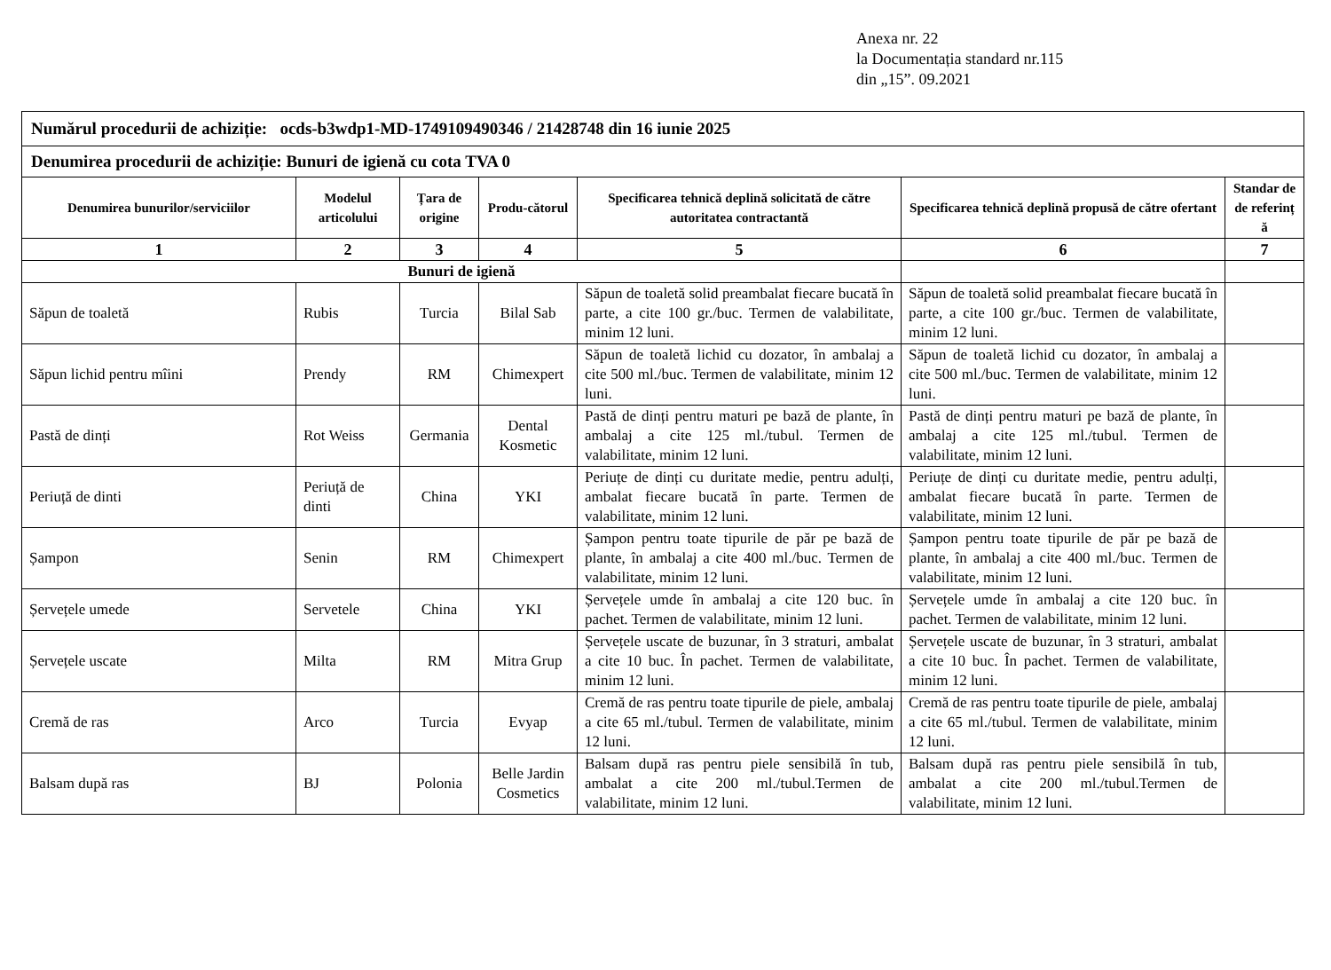Anexa nr. 22
la Documentația standard nr.115
din „15”. 09.2021
| Numărul procedurii de achiziție: ocds-b3wdp1-MD-1749109490346 / 21428748 din 16 iunie 2025 | | | | | | |
| Denumirea procedurii de achiziție: Bunuri de igienă cu cota TVA 0 | | | | | | |
| Denumirea bunurilor/serviciilor | Modelul articolului | Țara de origine | Produ-cătorul | Specificarea tehnică deplină solicitată de către autoritatea contractantă | Specificarea tehnică deplină propusă de către ofertant | Standar de de referinț ă |
| 1 | 2 | 3 | 4 | 5 | 6 | 7 |
| Bunuri de igienă | | | | | | |
| Săpun de toaletă | Rubis | Turcia | Bilal Sab | Săpun de toaletă solid preambalat fiecare bucată în parte, a cite 100 gr./buc. Termen de valabilitate, minim 12 luni. | Săpun de toaletă solid preambalat fiecare bucată în parte, a cite 100 gr./buc. Termen de valabilitate, minim 12 luni. | |
| Săpun lichid pentru mîini | Prendy | RM | Chimexpert | Săpun de toaletă lichid cu dozator, în ambalaj a cite 500 ml./buc. Termen de valabilitate, minim 12 luni. | Săpun de toaletă lichid cu dozator, în ambalaj a cite 500 ml./buc. Termen de valabilitate, minim 12 luni. | |
| Pastă de dinți | Rot Weiss | Germania | Dental Kosmetic | Pastă de dinți pentru maturi pe bază de plante, în ambalaj a cite 125 ml./tubul. Termen de valabilitate, minim 12 luni. | Pastă de dinți pentru maturi pe bază de plante, în ambalaj a cite 125 ml./tubul. Termen de valabilitate, minim 12 luni. | |
| Periuță de dinti | Periuță de dinti | China | YKI | Periuțe de dinți cu duritate medie, pentru adulți, ambalat fiecare bucată în parte. Termen de valabilitate, minim 12 luni. | Periuțe de dinți cu duritate medie, pentru adulți, ambalat fiecare bucată în parte. Termen de valabilitate, minim 12 luni. | |
| Șampon | Senin | RM | Chimexpert | Șampon pentru toate tipurile de păr pe bază de plante, în ambalaj a cite 400 ml./buc. Termen de valabilitate, minim 12 luni. | Șampon pentru toate tipurile de păr pe bază de plante, în ambalaj a cite 400 ml./buc. Termen de valabilitate, minim 12 luni. | |
| Șervețele umede | Servetele | China | YKI | Șervețele umde în ambalaj a cite 120 buc. în pachet. Termen de valabilitate, minim 12 luni. | Șervețele umde în ambalaj a cite 120 buc. în pachet. Termen de valabilitate, minim 12 luni. | |
| Șervețele uscate | Milta | RM | Mitra Grup | Șervețele uscate de buzunar, în 3 straturi, ambalat a cite 10 buc. În pachet. Termen de valabilitate, minim 12 luni. | Șervețele uscate de buzunar, în 3 straturi, ambalat a cite 10 buc. În pachet. Termen de valabilitate, minim 12 luni. | |
| Cremă de ras | Arco | Turcia | Evyap | Cremă de ras pentru toate tipurile de piele, ambalaj a cite 65 ml./tubul. Termen de valabilitate, minim 12 luni. | Cremă de ras pentru toate tipurile de piele, ambalaj a cite 65 ml./tubul. Termen de valabilitate, minim 12 luni. | |
| Balsam după ras | BJ | Polonia | Belle Jardin Cosmetics | Balsam după ras pentru piele sensibilă în tub, ambalat a cite 200 ml./tubul.Termen de valabilitate, minim 12 luni. | Balsam după ras pentru piele sensibilă în tub, ambalat a cite 200 ml./tubul.Termen de valabilitate, minim 12 luni. | |